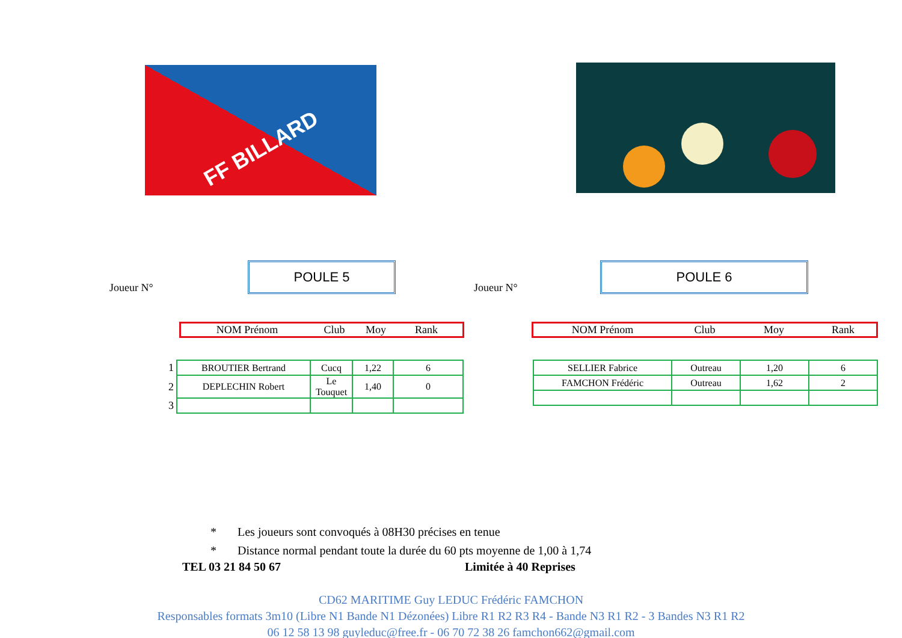FF BILLARD
Joueur N°
POULE 5
NOM Prénom Club Moy Rank
| 1 | BROUTIER Bertrand | Cucq | 1,22 | 6 |
| 2 | DEPLECHIN Robert | Le Touquet | 1,40 | 0 |
| 3 | | | | |
Joueur N°
POULE 6
NOM Prénom Club Moy Rank
| SELLIER Fabrice | Outreau | 1,20 | 6 |
| FAMCHON Frédéric | Outreau | 1,62 | 2 |
* Les joueurs sont convoqués à 08H30 précises en tenue
* Distance normal pendant toute la durée du 60 pts moyenne de 1,00 à 1,74
TEL 03 21 84 50 67 Limitée à 40 Reprises
CD62 MARITIME Guy LEDUC Frédéric FAMCHON
Responsables formats 3m10 (Libre N1 Bande N1 Dézonées) Libre R1 R2 R3 R4 - Bande N3 R1 R2 - 3 Bandes N3 R1 R2
06 12 58 13 98 guyleduc@free.fr - 06 70 72 38 26 famchon662@gmail.com